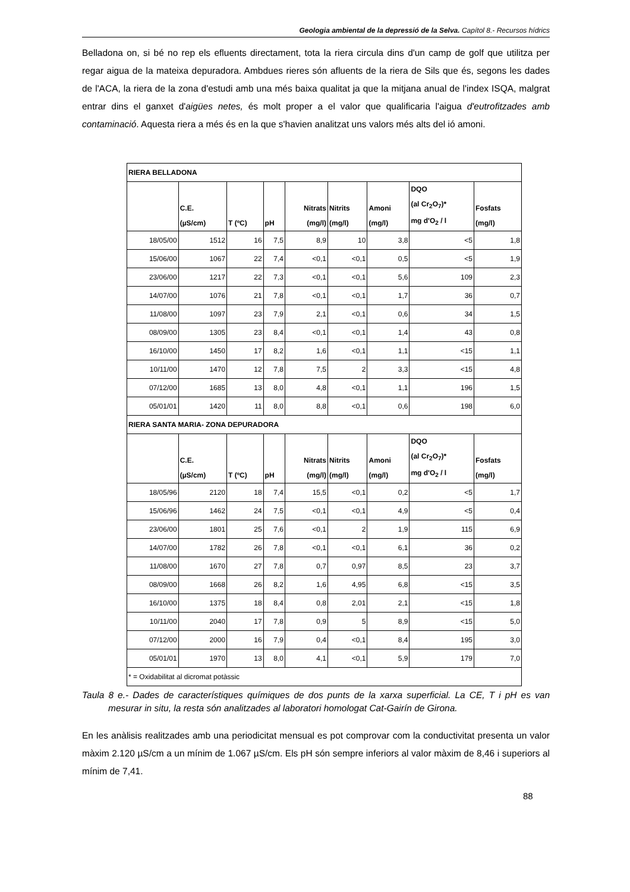Geologia ambiental de la depressió de la Selva. Capítol 8.- Recursos hídrics
Belladona on, si bé no rep els efluents directament, tota la riera circula dins d'un camp de golf que utilitza per regar aigua de la mateixa depuradora. Ambdues rieres són afluents de la riera de Sils que és, segons les dades de l'ACA, la riera de la zona d'estudi amb una més baixa qualitat ja que la mitjana anual de l'index ISQA, malgrat entrar dins el ganxet d'aigües netes, és molt proper a el valor que qualificaria l'aigua d'eutrofitzades amb contaminació. Aquesta riera a més és en la que s'havien analitzat uns valors més alts del ió amoni.
| RIERA BELLADONA | | | | | | | | |
| | C.E. (µS/cm) | T (ºC) | pH | Nitrats (mg/l) | Nitrits (mg/l) | Amoni (mg/l) | DQO (al Cr<sub>2</sub>O<sub>7</sub>)* mg d'O<sub>2</sub> / l | Fosfats (mg/l) |
| 18/05/00 | 1512 | 16 | 7,5 | 8,9 | 10 | 3,8 | <5 | 1,8 |
| 15/06/00 | 1067 | 22 | 7,4 | <0,1 | <0,1 | 0,5 | <5 | 1,9 |
| 23/06/00 | 1217 | 22 | 7,3 | <0,1 | <0,1 | 5,6 | 109 | 2,3 |
| 14/07/00 | 1076 | 21 | 7,8 | <0,1 | <0,1 | 1,7 | 36 | 0,7 |
| 11/08/00 | 1097 | 23 | 7,9 | 2,1 | <0,1 | 0,6 | 34 | 1,5 |
| 08/09/00 | 1305 | 23 | 8,4 | <0,1 | <0,1 | 1,4 | 43 | 0,8 |
| 16/10/00 | 1450 | 17 | 8,2 | 1,6 | <0,1 | 1,1 | <15 | 1,1 |
| 10/11/00 | 1470 | 12 | 7,8 | 7,5 | 2 | 3,3 | <15 | 4,8 |
| 07/12/00 | 1685 | 13 | 8,0 | 4,8 | <0,1 | 1,1 | 196 | 1,5 |
| 05/01/01 | 1420 | 11 | 8,0 | 8,8 | <0,1 | 0,6 | 198 | 6,0 |
| RIERA SANTA MARIA- ZONA DEPURADORA | | | | | | | | |
| | C.E. (µS/cm) | T (ºC) | pH | Nitrats (mg/l) | Nitrits (mg/l) | Amoni (mg/l) | DQO (al Cr<sub>2</sub>O<sub>7</sub>)* mg d'O<sub>2</sub> / l | Fosfats (mg/l) |
| 18/05/96 | 2120 | 18 | 7,4 | 15,5 | <0,1 | 0,2 | <5 | 1,7 |
| 15/06/96 | 1462 | 24 | 7,5 | <0,1 | <0,1 | 4,9 | <5 | 0,4 |
| 23/06/00 | 1801 | 25 | 7,6 | <0,1 | 2 | 1,9 | 115 | 6,9 |
| 14/07/00 | 1782 | 26 | 7,8 | <0,1 | <0,1 | 6,1 | 36 | 0,2 |
| 11/08/00 | 1670 | 27 | 7,8 | 0,7 | 0,97 | 8,5 | 23 | 3,7 |
| 08/09/00 | 1668 | 26 | 8,2 | 1,6 | 4,95 | 6,8 | <15 | 3,5 |
| 16/10/00 | 1375 | 18 | 8,4 | 0,8 | 2,01 | 2,1 | <15 | 1,8 |
| 10/11/00 | 2040 | 17 | 7,8 | 0,9 | 5 | 8,9 | <15 | 5,0 |
| 07/12/00 | 2000 | 16 | 7,9 | 0,4 | <0,1 | 8,4 | 195 | 3,0 |
| 05/01/01 | 1970 | 13 | 8,0 | 4,1 | <0,1 | 5,9 | 179 | 7,0 |
| * = Oxidabilitat al dicromat potàssic | | | | | | | | |
Taula 8 e.- Dades de característiques químiques de dos punts de la xarxa superficial. La CE, T i pH es van mesurar in situ, la resta són analitzades al laboratori homologat Cat-Gairín de Girona.
En les anàlisis realitzades amb una periodicitat mensual es pot comprovar com la conductivitat presenta un valor màxim 2.120 µS/cm a un mínim de 1.067 µS/cm. Els pH són sempre inferiors al valor màxim de 8,46 i superiors al mínim de 7,41.
88